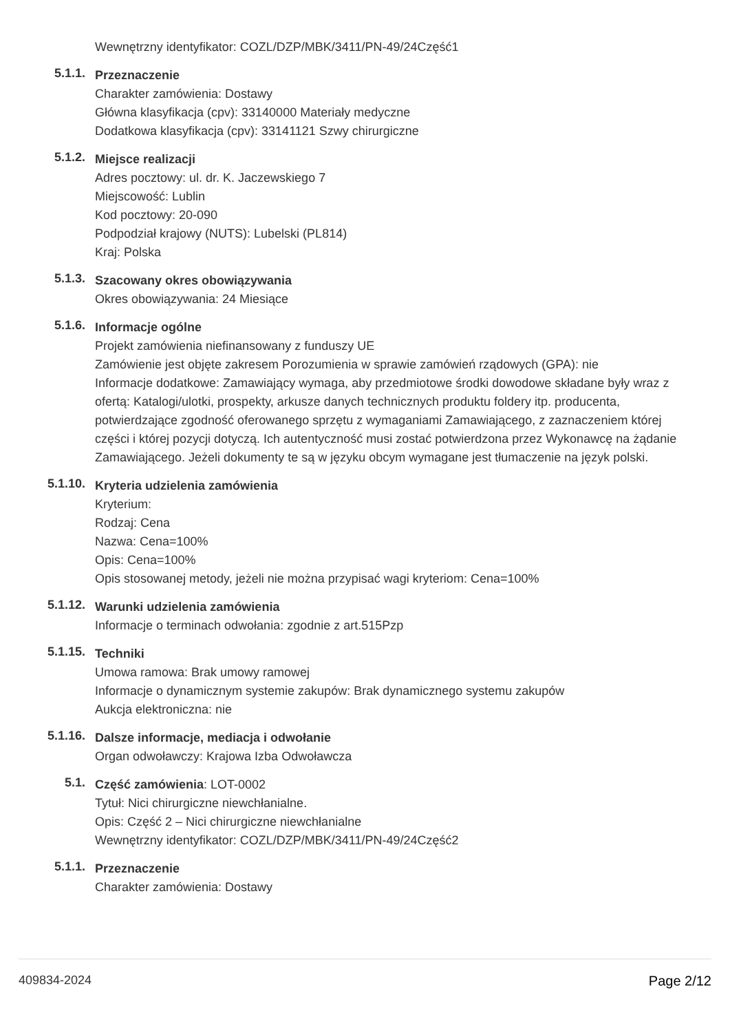Wewnętrzny identyfikator: COZL/DZP/MBK/3411/PN-49/24Część1
5.1.1.
Przeznaczenie
Charakter zamówienia: Dostawy
Główna klasyfikacja (cpv): 33140000 Materiały medyczne
Dodatkowa klasyfikacja (cpv): 33141121 Szwy chirurgiczne
5.1.2.
Miejsce realizacji
Adres pocztowy: ul. dr. K. Jaczewskiego 7
Miejscowość: Lublin
Kod pocztowy: 20-090
Podpodział krajowy (NUTS): Lubelski (PL814)
Kraj: Polska
5.1.3.
Szacowany okres obowiązywania
Okres obowiązywania: 24 Miesiące
5.1.6.
Informacje ogólne
Projekt zamówienia niefinansowany z funduszy UE
Zamówienie jest objęte zakresem Porozumienia w sprawie zamówień rządowych (GPA): nie
Informacje dodatkowe: Zamawiający wymaga, aby przedmiotowe środki dowodowe składane były wraz z ofertą: Katalogi/ulotki, prospekty, arkusze danych technicznych produktu foldery itp. producenta, potwierdzające zgodność oferowanego sprzętu z wymaganiami Zamawiającego, z zaznaczeniem której części i której pozycji dotyczą. Ich autentyczność musi zostać potwierdzona przez Wykonawcę na żądanie Zamawiającego. Jeżeli dokumenty te są w języku obcym wymagane jest tłumaczenie na język polski.
5.1.10.
Kryteria udzielenia zamówienia
Kryterium:
Rodzaj: Cena
Nazwa: Cena=100%
Opis: Cena=100%
Opis stosowanej metody, jeżeli nie można przypisać wagi kryteriom: Cena=100%
5.1.12.
Warunki udzielenia zamówienia
Informacje o terminach odwołania: zgodnie z art.515Pzp
5.1.15.
Techniki
Umowa ramowa: Brak umowy ramowej
Informacje o dynamicznym systemie zakupów: Brak dynamicznego systemu zakupów
Aukcja elektroniczna: nie
5.1.16.
Dalsze informacje, mediacja i odwołanie
Organ odwoławczy: Krajowa Izba Odwoławcza
5.1.
Część zamówienia: LOT-0002
Tytuł: Nici chirurgiczne niewchłanialne.
Opis: Część 2 – Nici chirurgiczne niewchłanialne
Wewnętrzny identyfikator: COZL/DZP/MBK/3411/PN-49/24Część2
5.1.1.
Przeznaczenie
Charakter zamówienia: Dostawy
409834-2024 Page 2/12